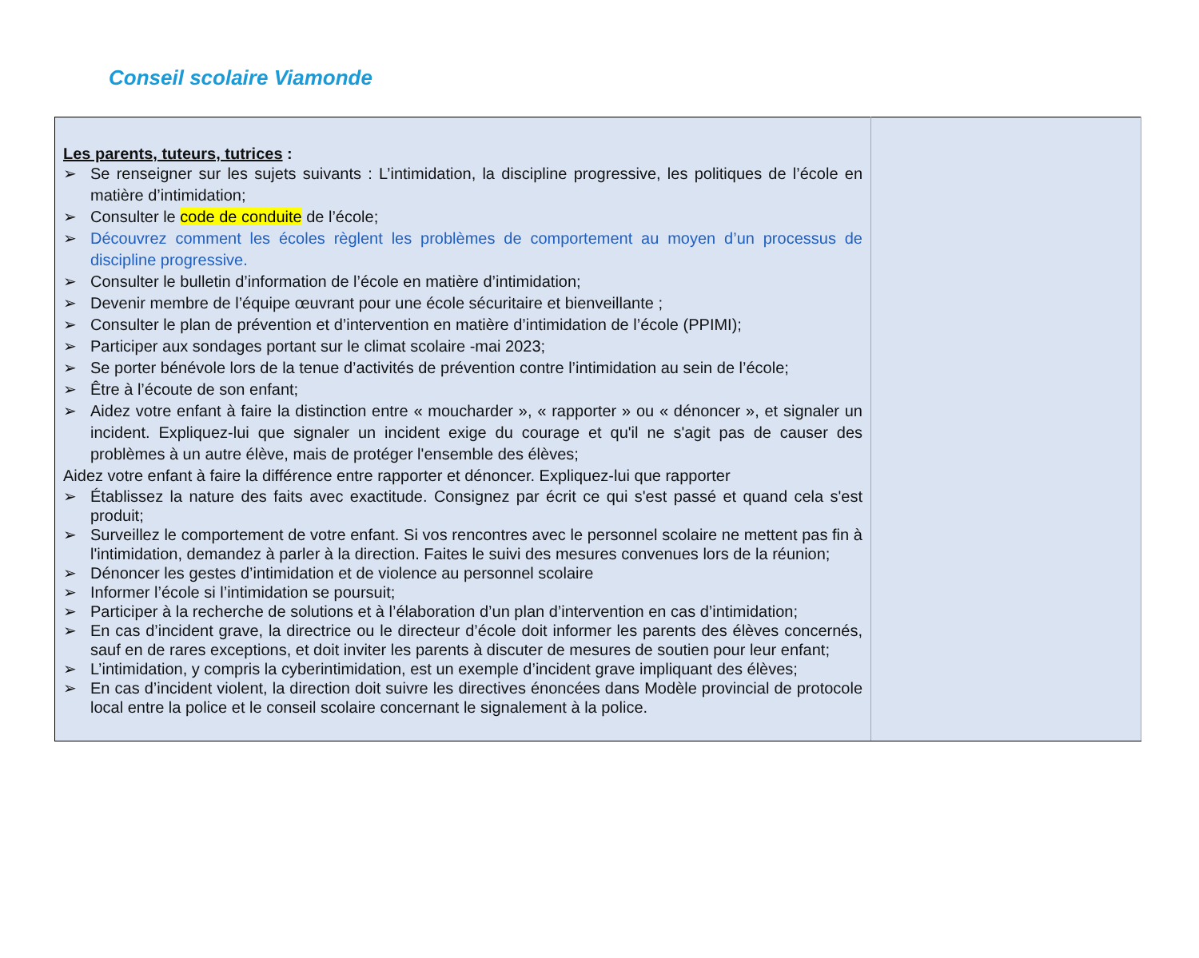Conseil scolaire Viamonde
| Les parents, tuteurs, tutrices : ➢ Se renseigner sur les sujets suivants : L’intimidation, la discipline progressive, les politiques de l’école en matière d’intimidation; ➢ Consulter le code de conduite de l’école; ➢ Découvrez comment les écoles règlent les problèmes de comportement au moyen d’un processus de discipline progressive. ➢ Consulter le bulletin d’information de l’école en matière d’intimidation; ➢ Devenir membre de l’équipe œuvrant pour une école sécuritaire et bienveillante ; ➢ Consulter le plan de prévention et d’intervention en matière d’intimidation de l’école (PPIMI); ➢ Participer aux sondages portant sur le climat scolaire -mai 2023; ➢ Se porter bénévole lors de la tenue d’activités de prévention contre l’intimidation au sein de l’école; ➢ Être à l’écoute de son enfant; ➢ Aidez votre enfant à faire la distinction entre « moucharder », « rapporter » ou « dénoncer », et signaler un incident. Expliquez-lui que signaler un incident exige du courage et qu'il ne s'agit pas de causer des problèmes à un autre élève, mais de protéger l'ensemble des élèves; Aidez votre enfant à faire la différence entre rapporter et dénoncer. Expliquez-lui que rapporter ➢ Établissez la nature des faits avec exactitude. Consignez par écrit ce qui s'est passé et quand cela s'est produit; ➢ Surveillez le comportement de votre enfant. Si vos rencontres avec le personnel scolaire ne mettent pas fin à l'intimidation, demandez à parler à la direction. Faites le suivi des mesures convenues lors de la réunion; ➢ Dénoncer les gestes d’intimidation et de violence au personnel scolaire ➢ Informer l’école si l’intimidation se poursuit; ➢ Participer à la recherche de solutions et à l’élaboration d’un plan d’intervention en cas d’intimidation; ➢ En cas d’incident grave, la directrice ou le directeur d’école doit informer les parents des élèves concernés, sauf en de rares exceptions, et doit inviter les parents à discuter de mesures de soutien pour leur enfant; ➢ L’intimidation, y compris la cyberintimidation, est un exemple d’incident grave impliquant des élèves; ➢ En cas d’incident violent, la direction doit suivre les directives énoncées dans Modèle provincial de protocole local entre la police et le conseil scolaire concernant le signalement à la police. | |